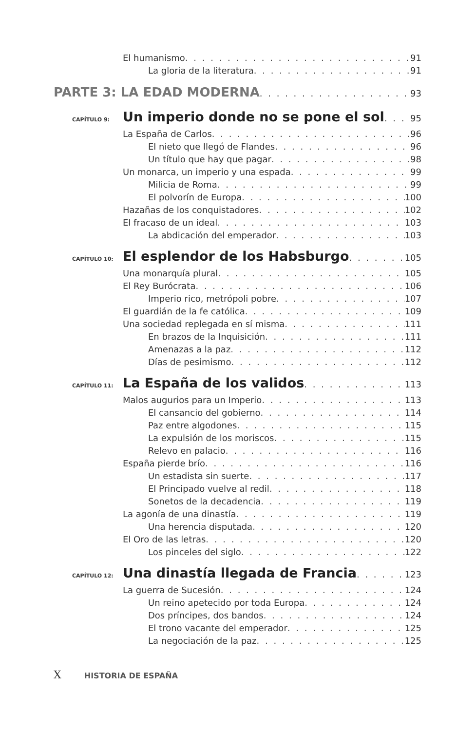El humanismo 91
La gloria de la literatura 91
PARTE 3: LA EDAD MODERNA 93
CAPÍTULO 9: Un imperio donde no se pone el sol 95
La España de Carlos 96
El nieto que llegó de Flandes 96
Un título que hay que pagar 98
Un monarca, un imperio y una espada 99
Milicia de Roma 99
El polvorín de Europa 100
Hazañas de los conquistadores 102
El fracaso de un ideal 103
La abdicación del emperador 103
CAPÍTULO 10: El esplendor de los Habsburgo 105
Una monarquía plural 105
El Rey Burócrata 106
Imperio rico, metrópoli pobre 107
El guardián de la fe católica 109
Una sociedad replegada en sí misma 111
En brazos de la Inquisición 111
Amenazas a la paz 112
Días de pesimismo 112
CAPÍTULO 11: La España de los validos 113
Malos augurios para un Imperio 113
El cansancio del gobierno 114
Paz entre algodones 115
La expulsión de los moriscos 115
Relevo en palacio 116
España pierde brío 116
Un estadista sin suerte 117
El Principado vuelve al redil 118
Sonetos de la decadencia 119
La agonía de una dinastía 119
Una herencia disputada 120
El Oro de las letras 120
Los pinceles del siglo 122
CAPÍTULO 12: Una dinastía llegada de Francia 123
La guerra de Sucesión 124
Un reino apetecido por toda Europa 124
Dos príncipes, dos bandos 124
El trono vacante del emperador 125
La negociación de la paz 125
X HISTORIA DE ESPAÑA